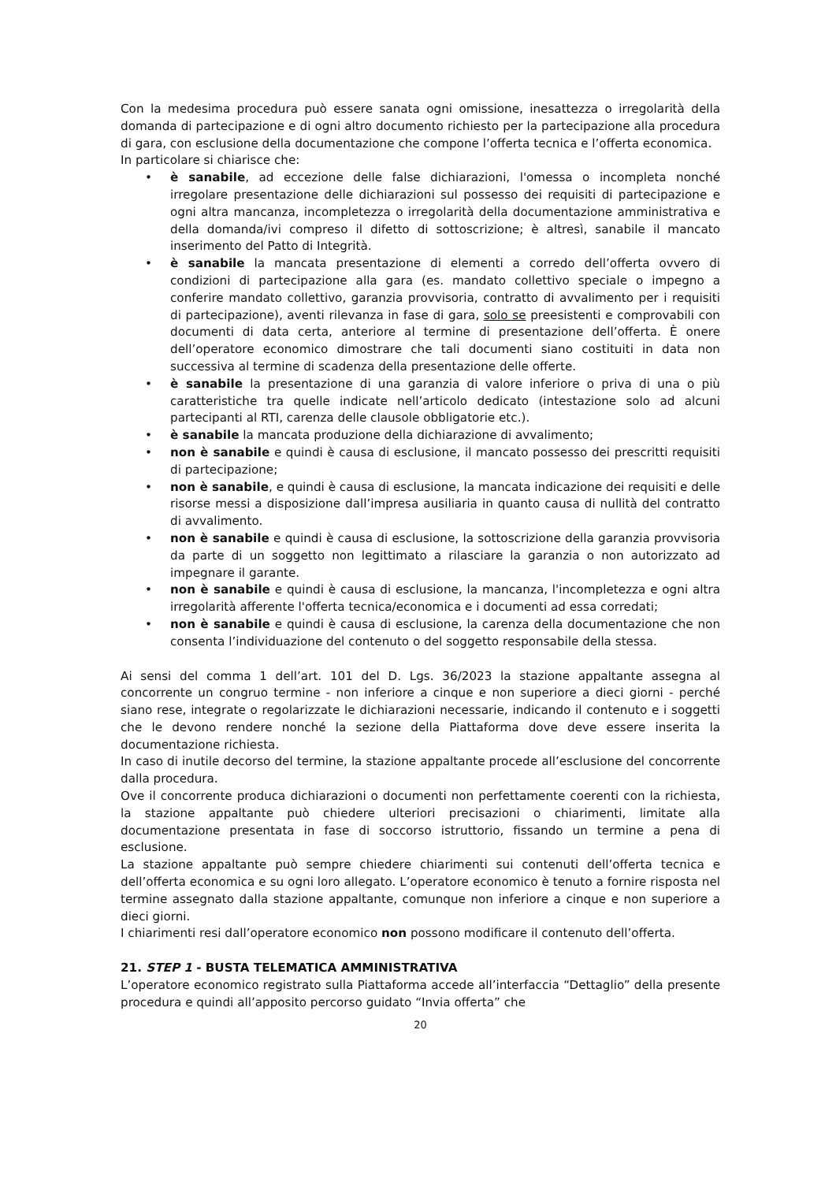Con la medesima procedura può essere sanata ogni omissione, inesattezza o irregolarità della domanda di partecipazione e di ogni altro documento richiesto per la partecipazione alla procedura di gara, con esclusione della documentazione che compone l’offerta tecnica e l’offerta economica.
In particolare si chiarisce che:
• è sanabile, ad eccezione delle false dichiarazioni, l'omessa o incompleta nonché irregolare presentazione delle dichiarazioni sul possesso dei requisiti di partecipazione e ogni altra mancanza, incompletezza o irregolarità della documentazione amministrativa e della domanda/ivi compreso il difetto di sottoscrizione; è altresì, sanabile il mancato inserimento del Patto di Integrità.
• è sanabile la mancata presentazione di elementi a corredo dell’offerta ovvero di condizioni di partecipazione alla gara (es. mandato collettivo speciale o impegno a conferire mandato collettivo, garanzia provvisoria, contratto di avvalimento per i requisiti di partecipazione), aventi rilevanza in fase di gara, solo se preesistenti e comprovabili con documenti di data certa, anteriore al termine di presentazione dell’offerta. È onere dell’operatore economico dimostrare che tali documenti siano costituiti in data non successiva al termine di scadenza della presentazione delle offerte.
• è sanabile la presentazione di una garanzia di valore inferiore o priva di una o più caratteristiche tra quelle indicate nell’articolo dedicato (intestazione solo ad alcuni partecipanti al RTI, carenza delle clausole obbligatorie etc.).
• è sanabile la mancata produzione della dichiarazione di avvalimento;
• non è sanabile e quindi è causa di esclusione, il mancato possesso dei prescritti requisiti di partecipazione;
• non è sanabile, e quindi è causa di esclusione, la mancata indicazione dei requisiti e delle risorse messi a disposizione dall’impresa ausiliaria in quanto causa di nullità del contratto di avvalimento.
• non è sanabile e quindi è causa di esclusione, la sottoscrizione della garanzia provvisoria da parte di un soggetto non legittimato a rilasciare la garanzia o non autorizzato ad impegnare il garante.
• non è sanabile e quindi è causa di esclusione, la mancanza, l'incompletezza e ogni altra irregolarità afferente l'offerta tecnica/economica e i documenti ad essa corredati;
• non è sanabile e quindi è causa di esclusione, la carenza della documentazione che non consenta l’individuazione del contenuto o del soggetto responsabile della stessa.
Ai sensi del comma 1 dell’art. 101 del D. Lgs. 36/2023 la stazione appaltante assegna al concorrente un congruo termine - non inferiore a cinque e non superiore a dieci giorni - perché siano rese, integrate o regolarizzate le dichiarazioni necessarie, indicando il contenuto e i soggetti che le devono rendere nonché la sezione della Piattaforma dove deve essere inserita la documentazione richiesta.
In caso di inutile decorso del termine, la stazione appaltante procede all’esclusione del concorrente dalla procedura.
Ove il concorrente produca dichiarazioni o documenti non perfettamente coerenti con la richiesta, la stazione appaltante può chiedere ulteriori precisazioni o chiarimenti, limitate alla documentazione presentata in fase di soccorso istruttorio, fissando un termine a pena di esclusione.
La stazione appaltante può sempre chiedere chiarimenti sui contenuti dell’offerta tecnica e dell’offerta economica e su ogni loro allegato. L’operatore economico è tenuto a fornire risposta nel termine assegnato dalla stazione appaltante, comunque non inferiore a cinque e non superiore a dieci giorni.
I chiarimenti resi dall’operatore economico non possono modificare il contenuto dell’offerta.
21. STEP 1 - BUSTA TELEMATICA AMMINISTRATIVA
L’operatore economico registrato sulla Piattaforma accede all’interfaccia “Dettaglio” della presente procedura e quindi all’apposito percorso guidato “Invia offerta” che
20